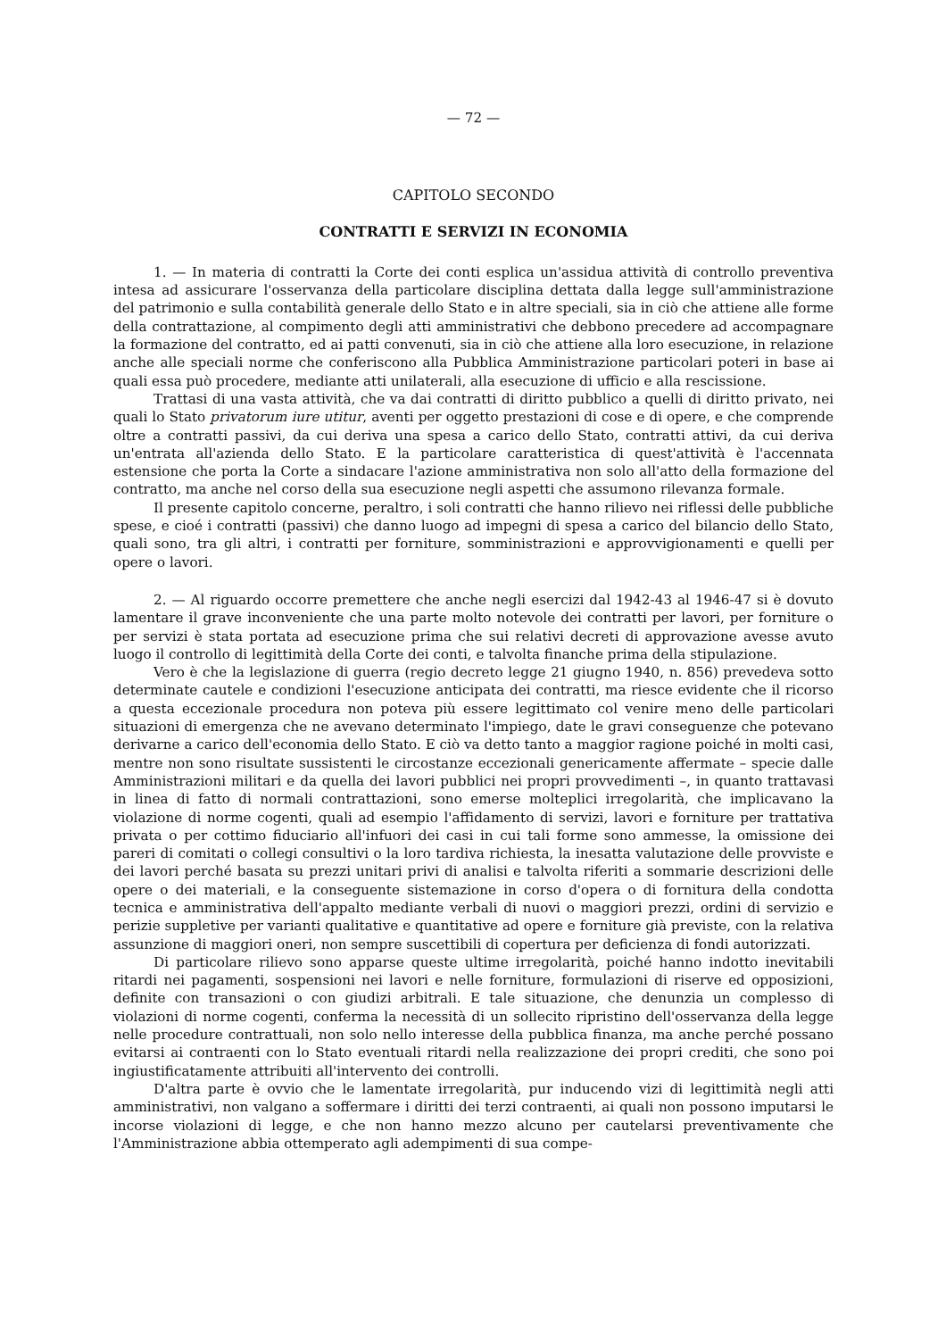— 72 —
CAPITOLO SECONDO
CONTRATTI E SERVIZI IN ECONOMIA
1. — In materia di contratti la Corte dei conti esplica un'assidua attività di controllo preventiva intesa ad assicurare l'osservanza della particolare disciplina dettata dalla legge sull'amministrazione del patrimonio e sulla contabilità generale dello Stato e in altre speciali, sia in ciò che attiene alle forme della contrattazione, al compimento degli atti amministrativi che debbono precedere ad accompagnare la formazione del contratto, ed ai patti convenuti, sia in ciò che attiene alla loro esecuzione, in relazione anche alle speciali norme che conferiscono alla Pubblica Amministrazione particolari poteri in base ai quali essa può procedere, mediante atti unilaterali, alla esecuzione di ufficio e alla rescissione.
Trattasi di una vasta attività, che va dai contratti di diritto pubblico a quelli di diritto privato, nei quali lo Stato privatorum iure utitur, aventi per oggetto prestazioni di cose e di opere, e che comprende oltre a contratti passivi, da cui deriva una spesa a carico dello Stato, contratti attivi, da cui deriva un'entrata all'azienda dello Stato. E la particolare caratteristica di quest'attività è l'accennata estensione che porta la Corte a sindacare l'azione amministrativa non solo all'atto della formazione del contratto, ma anche nel corso della sua esecuzione negli aspetti che assumono rilevanza formale.
Il presente capitolo concerne, peraltro, i soli contratti che hanno rilievo nei riflessi delle pubbliche spese, e cioé i contratti (passivi) che danno luogo ad impegni di spesa a carico del bilancio dello Stato, quali sono, tra gli altri, i contratti per forniture, somministrazioni e approvvigionamenti e quelli per opere o lavori.
2. — Al riguardo occorre premettere che anche negli esercizi dal 1942-43 al 1946-47 si è dovuto lamentare il grave inconveniente che una parte molto notevole dei contratti per lavori, per forniture o per servizi è stata portata ad esecuzione prima che sui relativi decreti di approvazione avesse avuto luogo il controllo di legittimità della Corte dei conti, e talvolta finanche prima della stipulazione.
Vero è che la legislazione di guerra (regio decreto legge 21 giugno 1940, n. 856) prevedeva sotto determinate cautele e condizioni l'esecuzione anticipata dei contratti, ma riesce evidente che il ricorso a questa eccezionale procedura non poteva più essere legittimato col venire meno delle particolari situazioni di emergenza che ne avevano determinato l'impiego, date le gravi conseguenze che potevano derivarne a carico dell'economia dello Stato. E ciò va detto tanto a maggior ragione poiché in molti casi, mentre non sono risultate sussistenti le circostanze eccezionali genericamente affermate – specie dalle Amministrazioni militari e da quella dei lavori pubblici nei propri provvedimenti –, in quanto trattavasi in linea di fatto di normali contrattazioni, sono emerse molteplici irregolarità, che implicavano la violazione di norme cogenti, quali ad esempio l'affidamento di servizi, lavori e forniture per trattativa privata o per cottimo fiduciario all'infuori dei casi in cui tali forme sono ammesse, la omissione dei pareri di comitati o collegi consultivi o la loro tardiva richiesta, la inesatta valutazione delle provviste e dei lavori perché basata su prezzi unitari privi di analisi e talvolta riferiti a sommarie descrizioni delle opere o dei materiali, e la conseguente sistemazione in corso d'opera o di fornitura della condotta tecnica e amministrativa dell'appalto mediante verbali di nuovi o maggiori prezzi, ordini di servizio e perizie suppletive per varianti qualitative e quantitative ad opere e forniture già previste, con la relativa assunzione di maggiori oneri, non sempre suscettibili di copertura per deficienza di fondi autorizzati.
Di particolare rilievo sono apparse queste ultime irregolarità, poiché hanno indotto inevitabili ritardi nei pagamenti, sospensioni nei lavori e nelle forniture, formulazioni di riserve ed opposizioni, definite con transazioni o con giudizi arbitrali. E tale situazione, che denunzia un complesso di violazioni di norme cogenti, conferma la necessità di un sollecito ripristino dell'osservanza della legge nelle procedure contrattuali, non solo nello interesse della pubblica finanza, ma anche perché possano evitarsi ai contraenti con lo Stato eventuali ritardi nella realizzazione dei propri crediti, che sono poi ingiustificatamente attribuiti all'intervento dei controlli.
D'altra parte è ovvio che le lamentate irregolarità, pur inducendo vizi di legittimità negli atti amministrativi, non valgano a soffermare i diritti dei terzi contraenti, ai quali non possono imputarsi le incorse violazioni di legge, e che non hanno mezzo alcuno per cautelarsi preventivamente che l'Amministrazione abbia ottemperato agli adempimenti di sua compe-